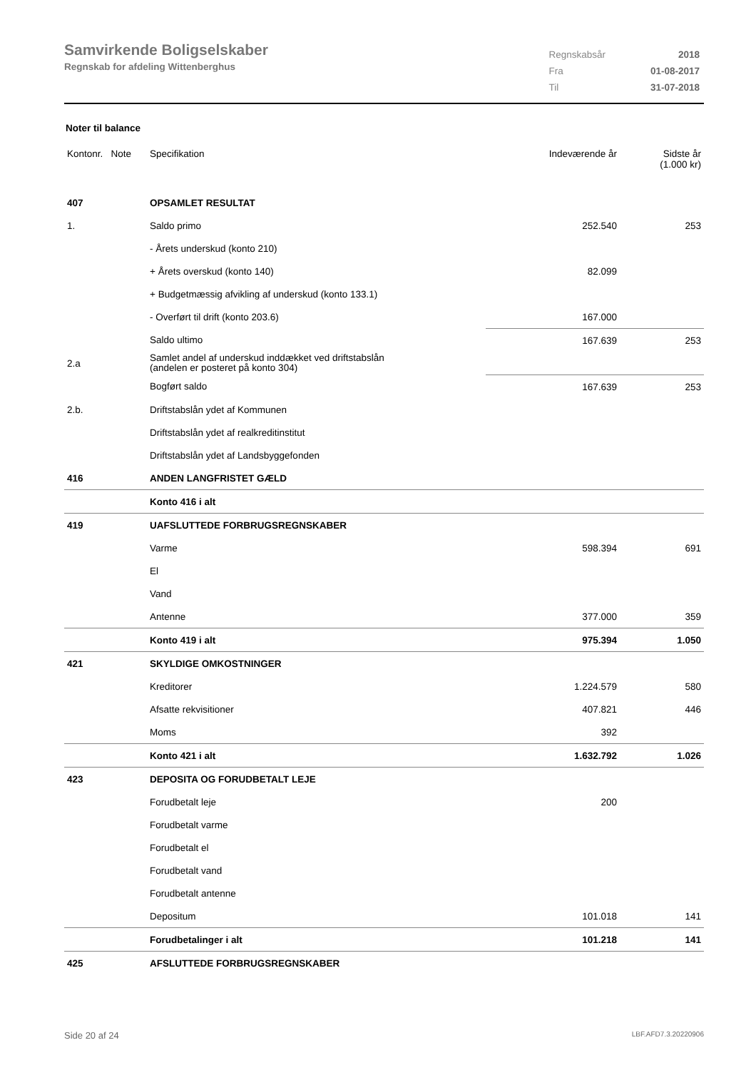Samvirkende Boligselskaber
Regnskab for afdeling Wittenberghus
| Regnskabsår | 2018 |
| Fra | 01-08-2017 |
| Til | 31-07-2018 |
Noter til balance
| Kontonr. Note | Specifikation | Indeværende år | Sidste år (1.000 kr) |
| --- | --- | --- | --- |
| 407 | OPSAMLET RESULTAT | | |
| 1. | Saldo primo | 252.540 | 253 |
| | - Årets underskud (konto 210) | | |
| | + Årets overskud (konto 140) | 82.099 | |
| | + Budgetmæssig afvikling af underskud (konto 133.1) | | |
| | - Overført til drift (konto 203.6) | 167.000 | |
| | Saldo ultimo | 167.639 | 253 |
| 2.a | Samlet andel af underskud inddækket ved driftstabslån (andelen er posteret på konto 304) | | |
| | Bogført saldo | 167.639 | 253 |
| 2.b. | Driftstabslån ydet af Kommunen | | |
| | Driftstabslån ydet af realkreditinstitut | | |
| | Driftstabslån ydet af Landsbyggefonden | | |
| 416 | ANDEN LANGFRISTET GÆLD | | |
| | Konto 416 i alt | | |
| 419 | UAFSLUTTEDE FORBRUGSREGNSKABER | | |
| | Varme | 598.394 | 691 |
| | El | | |
| | Vand | | |
| | Antenne | 377.000 | 359 |
| | Konto 419 i alt | 975.394 | 1.050 |
| 421 | SKYLDIGE OMKOSTNINGER | | |
| | Kreditorer | 1.224.579 | 580 |
| | Afsatte rekvisitioner | 407.821 | 446 |
| | Moms | 392 | |
| | Konto 421 i alt | 1.632.792 | 1.026 |
| 423 | DEPOSITA OG FORUDBETALT LEJE | | |
| | Forudbetalt leje | 200 | |
| | Forudbetalt varme | | |
| | Forudbetalt el | | |
| | Forudbetalt vand | | |
| | Forudbetalt antenne | | |
| | Depositum | 101.018 | 141 |
| | Forudbetalinger i alt | 101.218 | 141 |
| 425 | AFSLUTTEDE FORBRUGSREGNSKABER | | |
Side 20 af 24 LBF.AFD7.3.20220906